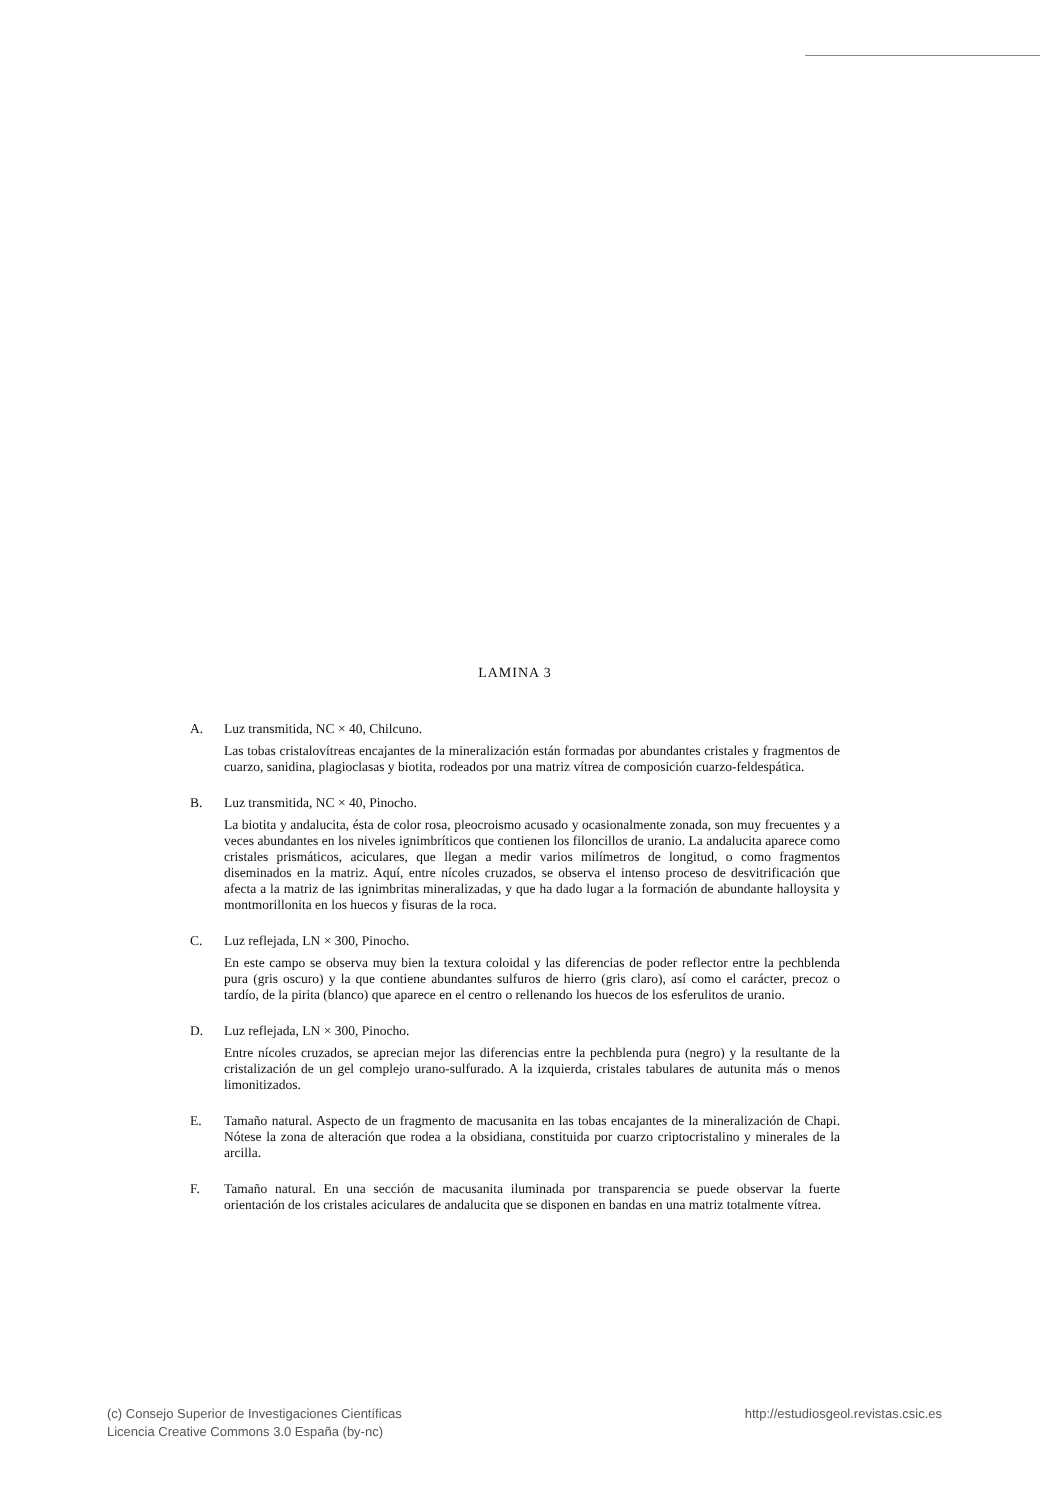LAMINA 3
A. Luz transmitida, NC × 40, Chilcuno.
Las tobas cristalovítreas encajantes de la mineralización están formadas por abundantes cristales y fragmentos de cuarzo, sanidina, plagioclasas y biotita, rodeados por una matriz vítrea de composición cuarzo-feldespática.
B. Luz transmitida, NC × 40, Pinocho.
La biotita y andalucita, ésta de color rosa, pleocroismo acusado y ocasionalmente zonada, son muy frecuentes y a veces abundantes en los niveles ignimbríticos que contienen los filoncillos de uranio. La andalucita aparece como cristales prismáticos, aciculares, que llegan a medir varios milímetros de longitud, o como fragmentos diseminados en la matriz. Aquí, entre nícoles cruzados, se observa el intenso proceso de desvitrificación que afecta a la matriz de las ignimbritas mineralizadas, y que ha dado lugar a la formación de abundante halloysita y montmorillonita en los huecos y fisuras de la roca.
C. Luz reflejada, LN × 300, Pinocho.
En este campo se observa muy bien la textura coloidal y las diferencias de poder reflector entre la pechblenda pura (gris oscuro) y la que contiene abundantes sulfuros de hierro (gris claro), así como el carácter, precoz o tardío, de la pirita (blanco) que aparece en el centro o rellenando los huecos de los esferulitos de uranio.
D. Luz reflejada, LN × 300, Pinocho.
Entre nícoles cruzados, se aprecian mejor las diferencias entre la pechblenda pura (negro) y la resultante de la cristalización de un gel complejo urano-sulfurado. A la izquierda, cristales tabulares de autunita más o menos limonitizados.
E. Tamaño natural. Aspecto de un fragmento de macusanita en las tobas encajantes de la mineralización de Chapi. Nótese la zona de alteración que rodea a la obsidiana, constituida por cuarzo criptocristalino y minerales de la arcilla.
F. Tamaño natural. En una sección de macusanita iluminada por transparencia se puede observar la fuerte orientación de los cristales aciculares de andalucita que se disponen en bandas en una matriz totalmente vítrea.
(c) Consejo Superior de Investigaciones Científicas
Licencia Creative Commons 3.0 España (by-nc)
http://estudiosgeol.revistas.csic.es